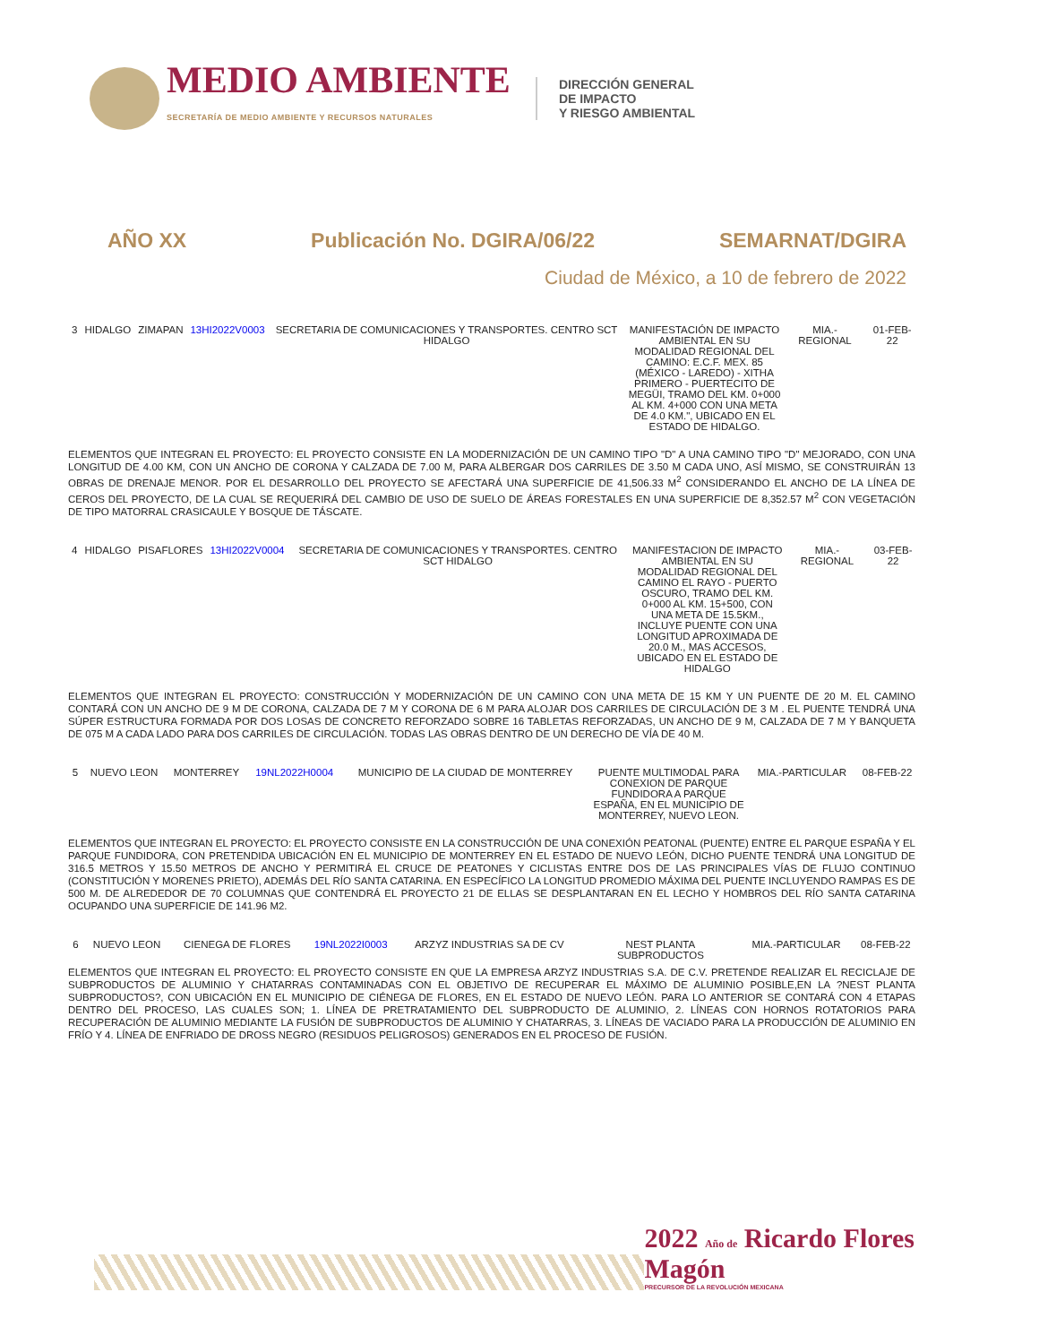MEDIO AMBIENTE
SECRETARÍA DE MEDIO AMBIENTE Y RECURSOS NATURALES
DIRECCIÓN GENERAL
DE IMPACTO
Y RIESGO AMBIENTAL
AÑO XX Publicación No. DGIRA/06/22 SEMARNAT/DGIRA
Ciudad de México, a 10 de febrero de 2022
| 3 | HIDALGO | ZIMAPAN | 13HI2022V0003 | SECRETARIA DE COMUNICACIONES Y TRANSPORTES. CENTRO SCT HIDALGO | MANIFESTACIÓN DE IMPACTO AMBIENTAL EN SU MODALIDAD REGIONAL DEL CAMINO: E.C.F. MEX. 85 (MÉXICO - LAREDO) - XITHA PRIMERO - PUERTECITO DE MEGÜI, TRAMO DEL KM. 0+000 AL KM. 4+000 CON UNA META DE 4.0 KM.", UBICADO EN EL ESTADO DE HIDALGO. | MIA.-REGIONAL | 01-FEB-22 |
ELEMENTOS QUE INTEGRAN EL PROYECTO: EL PROYECTO CONSISTE EN LA MODERNIZACIÓN DE UN CAMINO TIPO "D" A UNA CAMINO TIPO "D" MEJORADO, CON UNA LONGITUD DE 4.00 KM, CON UN ANCHO DE CORONA Y CALZADA DE 7.00 M, PARA ALBERGAR DOS CARRILES DE 3.50 M CADA UNO, ASÍ MISMO, SE CONSTRUIRÁN 13 OBRAS DE DRENAJE MENOR. POR EL DESARROLLO DEL PROYECTO SE AFECTARÁ UNA SUPERFICIE DE 41,506.33 M<sup>2</sup> CONSIDERANDO EL ANCHO DE LA LÍNEA DE CEROS DEL PROYECTO, DE LA CUAL SE REQUERIRÁ DEL CAMBIO DE USO DE SUELO DE ÁREAS FORESTALES EN UNA SUPERFICIE DE 8,352.57 M<sup>2</sup> CON VEGETACIÓN DE TIPO MATORRAL CRASICAULE Y BOSQUE DE TÁSCATE.
| 4 | HIDALGO | PISAFLORES | 13HI2022V0004 | SECRETARIA DE COMUNICACIONES Y TRANSPORTES. CENTRO SCT HIDALGO | MANIFESTACION DE IMPACTO AMBIENTAL EN SU MODALIDAD REGIONAL DEL CAMINO EL RAYO - PUERTO OSCURO, TRAMO DEL KM. 0+000 AL KM. 15+500, CON UNA META DE 15.5KM., INCLUYE PUENTE CON UNA LONGITUD APROXIMADA DE 20.0 M., MAS ACCESOS, UBICADO EN EL ESTADO DE HIDALGO | MIA.-REGIONAL | 03-FEB-22 |
ELEMENTOS QUE INTEGRAN EL PROYECTO: CONSTRUCCIÓN Y MODERNIZACIÓN DE UN CAMINO CON UNA META DE 15 KM Y UN PUENTE DE 20 M. EL CAMINO CONTARÁ CON UN ANCHO DE 9 M DE CORONA, CALZADA DE 7 M Y CORONA DE 6 M PARA ALOJAR DOS CARRILES DE CIRCULACIÓN DE 3 M . EL PUENTE TENDRÁ UNA SÚPER ESTRUCTURA FORMADA POR DOS LOSAS DE CONCRETO REFORZADO SOBRE 16 TABLETAS REFORZADAS, UN ANCHO DE 9 M, CALZADA DE 7 M Y BANQUETA DE 075 M A CADA LADO PARA DOS CARRILES DE CIRCULACIÓN. TODAS LAS OBRAS DENTRO DE UN DERECHO DE VÍA DE 40 M.
| 5 | NUEVO LEON | MONTERREY | 19NL2022H0004 | MUNICIPIO DE LA CIUDAD DE MONTERREY | PUENTE MULTIMODAL PARA CONEXION DE PARQUE FUNDIDORA A PARQUE ESPAÑA, EN EL MUNICIPIO DE MONTERREY, NUEVO LEON. | MIA.-PARTICULAR | 08-FEB-22 |
ELEMENTOS QUE INTEGRAN EL PROYECTO: EL PROYECTO CONSISTE EN LA CONSTRUCCIÓN DE UNA CONEXIÓN PEATONAL (PUENTE) ENTRE EL PARQUE ESPAÑA Y EL PARQUE FUNDIDORA, CON PRETENDIDA UBICACIÓN EN EL MUNICIPIO DE MONTERREY EN EL ESTADO DE NUEVO LEÓN, DICHO PUENTE TENDRÁ UNA LONGITUD DE 316.5 METROS Y 15.50 METROS DE ANCHO Y PERMITIRÁ EL CRUCE DE PEATONES Y CICLISTAS ENTRE DOS DE LAS PRINCIPALES VÍAS DE FLUJO CONTINUO (CONSTITUCIÓN Y MORENES PRIETO), ADEMÁS DEL RÍO SANTA CATARINA. EN ESPECÍFICO LA LONGITUD PROMEDIO MÁXIMA DEL PUENTE INCLUYENDO RAMPAS ES DE 500 M. DE ALREDEDOR DE 70 COLUMNAS QUE CONTENDRÁ EL PROYECTO 21 DE ELLAS SE DESPLANTARAN EN EL LECHO Y HOMBROS DEL RÍO SANTA CATARINA OCUPANDO UNA SUPERFICIE DE 141.96 M2.
| 6 | NUEVO LEON | CIENEGA DE FLORES | 19NL2022I0003 | ARZYZ INDUSTRIAS SA DE CV | NEST PLANTA SUBPRODUCTOS | MIA.-PARTICULAR | 08-FEB-22 |
ELEMENTOS QUE INTEGRAN EL PROYECTO: EL PROYECTO CONSISTE EN QUE LA EMPRESA ARZYZ INDUSTRIAS S.A. DE C.V. PRETENDE REALIZAR EL RECICLAJE DE SUBPRODUCTOS DE ALUMINIO Y CHATARRAS CONTAMINADAS CON EL OBJETIVO DE RECUPERAR EL MÁXIMO DE ALUMINIO POSIBLE,EN LA ?NEST PLANTA SUBPRODUCTOS?, CON UBICACIÓN EN EL MUNICIPIO DE CIÉNEGA DE FLORES, EN EL ESTADO DE NUEVO LEÓN. PARA LO ANTERIOR SE CONTARÁ CON 4 ETAPAS DENTRO DEL PROCESO, LAS CUALES SON; 1. LÍNEA DE PRETRATAMIENTO DEL SUBPRODUCTO DE ALUMINIO, 2. LÍNEAS CON HORNOS ROTATORIOS PARA RECUPERACIÓN DE ALUMINIO MEDIANTE LA FUSIÓN DE SUBPRODUCTOS DE ALUMINIO Y CHATARRAS, 3. LÍNEAS DE VACIADO PARA LA PRODUCCIÓN DE ALUMINIO EN FRÍO Y 4. LÍNEA DE ENFRIADO DE DROSS NEGRO (RESIDUOS PELIGROSOS) GENERADOS EN EL PROCESO DE FUSIÓN.
2022 Año de Ricardo Flores Magón
PRECURSOR DE LA REVOLUCIÓN MEXICANA